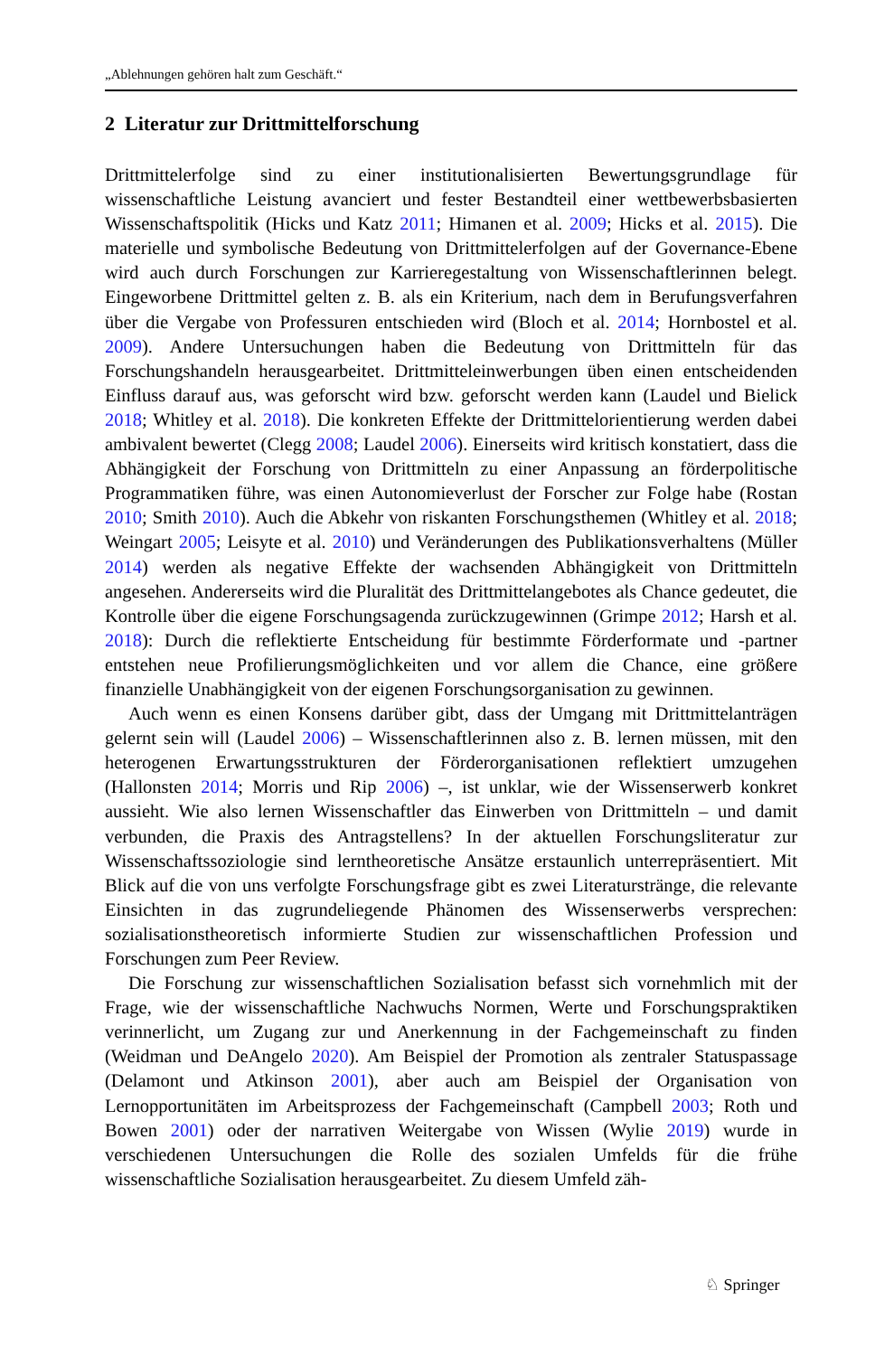„Ablehnungen gehören halt zum Geschäft.“
2 Literatur zur Drittmittelforschung
Drittmittelerfolge sind zu einer institutionalisierten Bewertungsgrundlage für wissenschaftliche Leistung avanciert und fester Bestandteil einer wettbewerbsbasierten Wissenschaftspolitik (Hicks und Katz 2011; Himanen et al. 2009; Hicks et al. 2015). Die materielle und symbolische Bedeutung von Drittmittelerfolgen auf der Governance-Ebene wird auch durch Forschungen zur Karrieregestaltung von Wissenschaftlerinnen belegt. Eingeworbene Drittmittel gelten z. B. als ein Kriterium, nach dem in Berufungsverfahren über die Vergabe von Professuren entschieden wird (Bloch et al. 2014; Hornbostel et al. 2009). Andere Untersuchungen haben die Bedeutung von Drittmitteln für das Forschungshandeln herausgearbeitet. Drittmitteleinwerbungen üben einen entscheidenden Einfluss darauf aus, was geforscht wird bzw. geforscht werden kann (Laudel und Bielick 2018; Whitley et al. 2018). Die konkreten Effekte der Drittmittelorientierung werden dabei ambivalent bewertet (Clegg 2008; Laudel 2006). Einerseits wird kritisch konstatiert, dass die Abhängigkeit der Forschung von Drittmitteln zu einer Anpassung an förderpolitische Programmatiken führe, was einen Autonomieverlust der Forscher zur Folge habe (Rostan 2010; Smith 2010). Auch die Abkehr von riskanten Forschungsthemen (Whitley et al. 2018; Weingart 2005; Leisyte et al. 2010) und Veränderungen des Publikationsverhaltens (Müller 2014) werden als negative Effekte der wachsenden Abhängigkeit von Drittmitteln angesehen. Andererseits wird die Pluralität des Drittmittelangebotes als Chance gedeutet, die Kontrolle über die eigene Forschungsagenda zurückzugewinnen (Grimpe 2012; Harsh et al. 2018): Durch die reflektierte Entscheidung für bestimmte Förderformate und -partner entstehen neue Profilierungsmöglichkeiten und vor allem die Chance, eine größere finanzielle Unabhängigkeit von der eigenen Forschungsorganisation zu gewinnen.
Auch wenn es einen Konsens darüber gibt, dass der Umgang mit Drittmittelanträgen gelernt sein will (Laudel 2006) – Wissenschaftlerinnen also z. B. lernen müssen, mit den heterogenen Erwartungsstrukturen der Förderorganisationen reflektiert umzugehen (Hallonsten 2014; Morris und Rip 2006) –, ist unklar, wie der Wissenserwerb konkret aussieht. Wie also lernen Wissenschaftler das Einwerben von Drittmitteln – und damit verbunden, die Praxis des Antragstellens? In der aktuellen Forschungsliteratur zur Wissenschaftssoziologie sind lerntheoretische Ansätze erstaunlich unterrepräsentiert. Mit Blick auf die von uns verfolgte Forschungsfrage gibt es zwei Literaturstränge, die relevante Einsichten in das zugrundeliegende Phänomen des Wissenserwerbs versprechen: sozialisationstheoretisch informierte Studien zur wissenschaftlichen Profession und Forschungen zum Peer Review.
Die Forschung zur wissenschaftlichen Sozialisation befasst sich vornehmlich mit der Frage, wie der wissenschaftliche Nachwuchs Normen, Werte und Forschungspraktiken verinnerlicht, um Zugang zur und Anerkennung in der Fachgemeinschaft zu finden (Weidman und DeAngelo 2020). Am Beispiel der Promotion als zentraler Statuspassage (Delamont und Atkinson 2001), aber auch am Beispiel der Organisation von Lernopportunitäten im Arbeitsprozess der Fachgemeinschaft (Campbell 2003; Roth und Bowen 2001) oder der narrativen Weitergabe von Wissen (Wylie 2019) wurde in verschiedenen Untersuchungen die Rolle des sozialen Umfelds für die frühe wissenschaftliche Sozialisation herausgearbeitet. Zu diesem Umfeld zäh-
♘ Springer